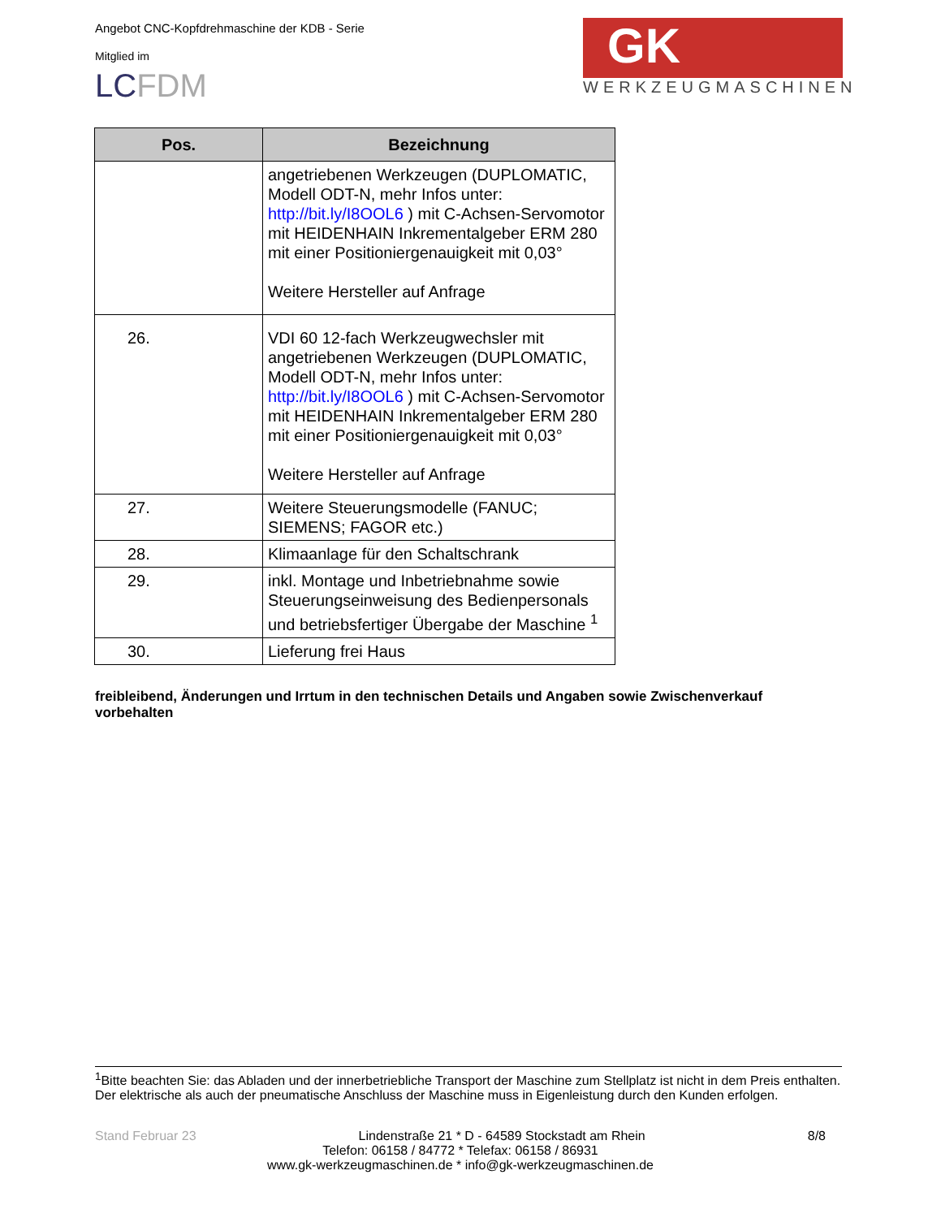Angebot CNC-Kopfdrehmaschine der KDB - Serie
Mitglied im
LCFDM
GK
WERKZEUGMASCHINEN
| Pos. | Bezeichnung |
| --- | --- |
| | angetriebenen Werkzeugen (DUPLOMATIC, Modell ODT-N, mehr Infos unter: http://bit.ly/I8OOL6 ) mit C-Achsen-Servomotor mit HEIDENHAIN Inkrementalgeber ERM 280 mit einer Positioniergenauigkeit mit 0,03° Weitere Hersteller auf Anfrage |
| 26. | VDI 60 12-fach Werkzeugwechsler mit angetriebenen Werkzeugen (DUPLOMATIC, Modell ODT-N, mehr Infos unter: http://bit.ly/I8OOL6 ) mit C-Achsen-Servomotor mit HEIDENHAIN Inkrementalgeber ERM 280 mit einer Positioniergenauigkeit mit 0,03° Weitere Hersteller auf Anfrage |
| 27. | Weitere Steuerungsmodelle (FANUC; SIEMENS; FAGOR etc.) |
| 28. | Klimaanlage für den Schaltschrank |
| 29. | inkl. Montage und Inbetriebnahme sowie Steuerungseinweisung des Bedienpersonals und betriebsfertiger Übergabe der Maschine <sup>1</sup> |
| 30. | Lieferung frei Haus |
freibleibend, Änderungen und Irrtum in den technischen Details und Angaben sowie Zwischenverkauf vorbehalten
<sup>1</sup> Bitte beachten Sie: das Abladen und der innerbetriebliche Transport der Maschine zum Stellplatz ist nicht in dem Preis enthalten. Der elektrische als auch der pneumatische Anschluss der Maschine muss in Eigenleistung durch den Kunden erfolgen.
Stand Februar 23 Lindenstraße 21 * D - 64589 Stockstadt am Rhein 8/8
Telefon: 06158 / 84772 * Telefax: 06158 / 86931
www.gk-werkzeugmaschinen.de * info@gk-werkzeugmaschinen.de